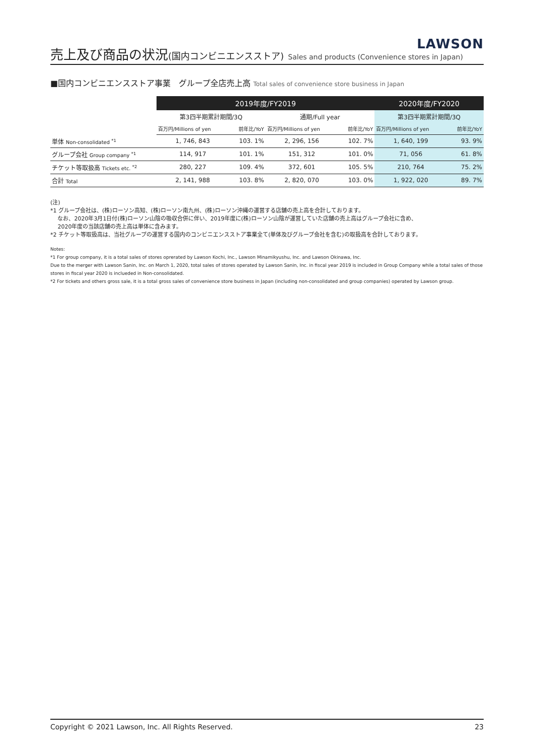LAWSON
売上及び商品の状況(国内コンビニエンスストア) Sales and products (Convenience stores in Japan)
■国内コンビニエンスストア事業　グループ全店売上高 Total sales of convenience store business in Japan
| | 2019年度/FY2019 | | | | 2020年度/FY2020 | |
| --- | --- | --- | --- | --- | --- | --- |
| | 第3四半期累計期間/3Q | | 通期/Full year | | 第3四半期累計期間/3Q | |
| | 百万円/Millions of yen | 前年比/YoY | 百万円/Millions of yen | 前年比/YoY | 百万円/Millions of yen | 前年比/YoY |
| 単体 Non-consolidated <sup>*1</sup> | 1, 746, 843 | 103. 1% | 2, 296, 156 | 102. 7% | 1, 640, 199 | 93. 9% |
| グループ会社 Group company <sup>*1</sup> | 114, 917 | 101. 1% | 151, 312 | 101. 0% | 71, 056 | 61. 8% |
| チケット等取扱高 Tickets etc. <sup>*2</sup> | 280, 227 | 109. 4% | 372, 601 | 105. 5% | 210, 764 | 75. 2% |
| 合計 Total | 2, 141, 988 | 103. 8% | 2, 820, 070 | 103. 0% | 1, 922, 020 | 89. 7% |
(注)
*1 グループ会社は、(株)ローソン高知、(株)ローソン南九州、(株)ローソン沖縄の運営する店舗の売上高を合計しております。
　 なお、2020年3月1日付(株)ローソン山陰の吸収合併に伴い、2019年度に(株)ローソン山陰が運営していた店舗の売上高はグループ会社に含め、
　 2020年度の当該店舗の売上高は単体に含みます。
*2 チケット等取扱高は、当社グループの運営する国内のコンビニエンスストア事業全て(単体及びグループ会社を含む)の取扱高を合計しております。
Notes:
*1 For group company, it is a total sales of stores oprerated by Lawson Kochi, Inc., Lawson Minamikyushu, Inc. and Lawson Okinawa, Inc.
Due to the merger with Lawson Sanin, Inc. on March 1, 2020, total sales of stores operated by Lawson Sanin, Inc. in fiscal year 2019 is included in Group Company while a total sales of those stores in fiscal year 2020 is inclueded in Non-consolidated.
*2 For tickets and others gross sale, it is a total gross sales of convenience store business in Japan (including non-consolidated and group companies) operated by Lawson group.
Copyright © 2021 Lawson, Inc. All Rights Reserved. 23